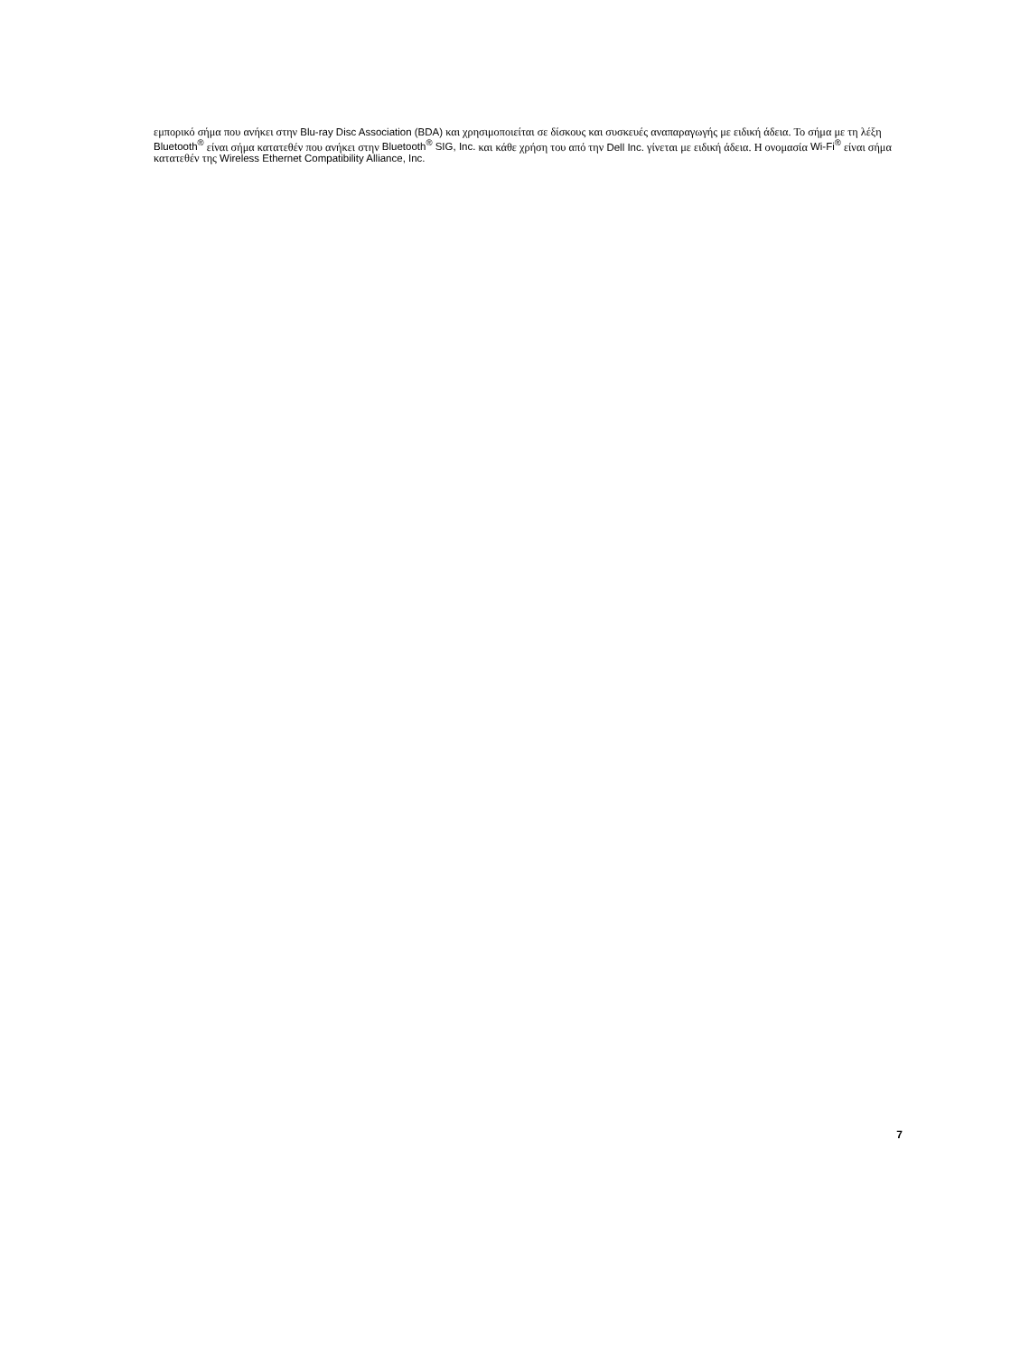εμπορικό σήμα που ανήκει στην Blu-ray Disc Association (BDA) και χρησιμοποιείται σε δίσκους και συσκευές αναπαραγωγής με ειδική άδεια. Το σήμα με τη λέξη Bluetooth<sup>®</sup> είναι σήμα κατατεθέν που ανήκει στην Bluetooth<sup>®</sup> SIG, Inc. και κάθε χρήση του από την Dell Inc. γίνεται με ειδική άδεια. Η ονομασία Wi-Fi<sup>®</sup> είναι σήμα κατατεθέν της Wireless Ethernet Compatibility Alliance, Inc.
7